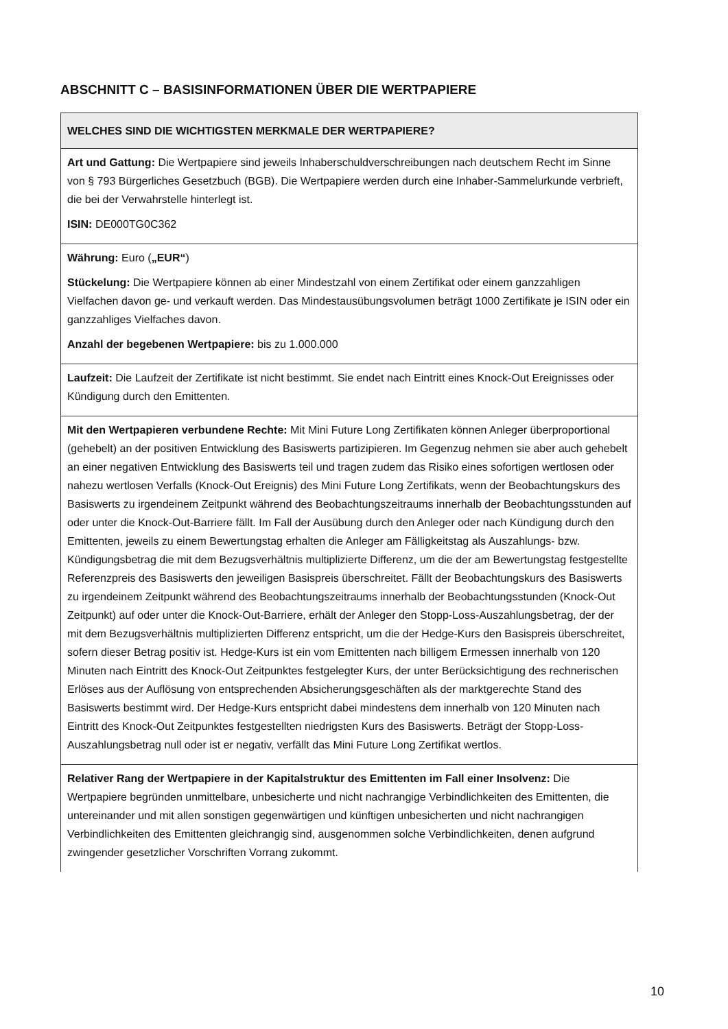ABSCHNITT C – BASISINFORMATIONEN ÜBER DIE WERTPAPIERE
| WELCHES SIND DIE WICHTIGSTEN MERKMALE DER WERTPAPIERE? |
| --- |
| Art und Gattung: Die Wertpapiere sind jeweils Inhaberschuldverschreibungen nach deutschem Recht im Sinne von § 793 Bürgerliches Gesetzbuch (BGB). Die Wertpapiere werden durch eine Inhaber-Sammelurkunde verbrieft, die bei der Verwahrstelle hinterlegt ist. ISIN: DE000TG0C362 |
| Währung: Euro ( „EUR“ ) Stückelung: Die Wertpapiere können ab einer Mindestzahl von einem Zertifikat oder einem ganzzahligen Vielfachen davon ge- und verkauft werden. Das Mindestausübungsvolumen beträgt 1000 Zertifikate je ISIN oder ein ganzzahliges Vielfaches davon. Anzahl der begebenen Wertpapiere: bis zu 1.000.000 |
| Laufzeit: Die Laufzeit der Zertifikate ist nicht bestimmt. Sie endet nach Eintritt eines Knock-Out Ereignisses oder Kündigung durch den Emittenten. |
| Mit den Wertpapieren verbundene Rechte: Mit Mini Future Long Zertifikaten können Anleger überproportional (gehebelt) an der positiven Entwicklung des Basiswerts partizipieren. Im Gegenzug nehmen sie aber auch gehebelt an einer negativen Entwicklung des Basiswerts teil und tragen zudem das Risiko eines sofortigen wertlosen oder nahezu wertlosen Verfalls (Knock-Out Ereignis) des Mini Future Long Zertifikats, wenn der Beobachtungskurs des Basiswerts zu irgendeinem Zeitpunkt während des Beobachtungszeitraums innerhalb der Beobachtungsstunden auf oder unter die Knock-Out-Barriere fällt. Im Fall der Ausübung durch den Anleger oder nach Kündigung durch den Emittenten, jeweils zu einem Bewertungstag erhalten die Anleger am Fälligkeitstag als Auszahlungs- bzw. Kündigungsbetrag die mit dem Bezugsverhältnis multiplizierte Differenz, um die der am Bewertungstag festgestellte Referenzpreis des Basiswerts den jeweiligen Basispreis überschreitet. Fällt der Beobachtungskurs des Basiswerts zu irgendeinem Zeitpunkt während des Beobachtungszeitraums innerhalb der Beobachtungsstunden (Knock-Out Zeitpunkt) auf oder unter die Knock-Out-Barriere, erhält der Anleger den Stopp-Loss-Auszahlungsbetrag, der der mit dem Bezugsverhältnis multiplizierten Differenz entspricht, um die der Hedge-Kurs den Basispreis überschreitet, sofern dieser Betrag positiv ist. Hedge-Kurs ist ein vom Emittenten nach billigem Ermessen innerhalb von 120 Minuten nach Eintritt des Knock-Out Zeitpunktes festgelegter Kurs, der unter Berücksichtigung des rechnerischen Erlöses aus der Auflösung von entsprechenden Absicherungsgeschäften als der marktgerechte Stand des Basiswerts bestimmt wird. Der Hedge-Kurs entspricht dabei mindestens dem innerhalb von 120 Minuten nach Eintritt des Knock-Out Zeitpunktes festgestellten niedrigsten Kurs des Basiswerts. Beträgt der Stopp-Loss-Auszahlungsbetrag null oder ist er negativ, verfällt das Mini Future Long Zertifikat wertlos. |
| Relativer Rang der Wertpapiere in der Kapitalstruktur des Emittenten im Fall einer Insolvenz: Die Wertpapiere begründen unmittelbare, unbesicherte und nicht nachrangige Verbindlichkeiten des Emittenten, die untereinander und mit allen sonstigen gegenwärtigen und künftigen unbesicherten und nicht nachrangigen Verbindlichkeiten des Emittenten gleichrangig sind, ausgenommen solche Verbindlichkeiten, denen aufgrund zwingender gesetzlicher Vorschriften Vorrang zukommt. |
10